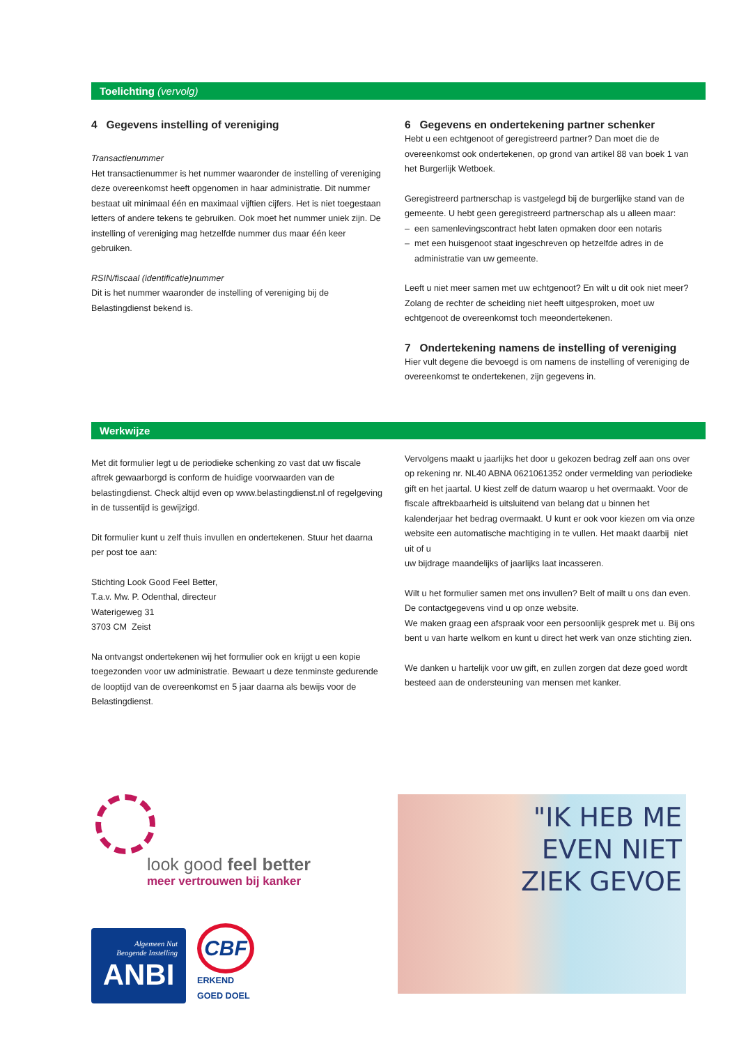Toelichting (vervolg)
4 Gegevens instelling of vereniging
Transactienummer
Het transactienummer is het nummer waaronder de instelling of vereniging deze overeenkomst heeft opgenomen in haar administratie. Dit nummer bestaat uit minimaal één en maximaal vijftien cijfers. Het is niet toegestaan letters of andere tekens te gebruiken. Ook moet het nummer uniek zijn. De instelling of vereniging mag hetzelfde nummer dus maar één keer gebruiken.
RSIN/fiscaal (identificatie)nummer
Dit is het nummer waaronder de instelling of vereniging bij de Belastingdienst bekend is.
6 Gegevens en ondertekening partner schenker
Hebt u een echtgenoot of geregistreerd partner? Dan moet die de overeenkomst ook ondertekenen, op grond van artikel 88 van boek 1 van het Burgerlijk Wetboek.
Geregistreerd partnerschap is vastgelegd bij de burgerlijke stand van de gemeente. U hebt geen geregistreerd partnerschap als u alleen maar:
– een samenlevingscontract hebt laten opmaken door een notaris
– met een huisgenoot staat ingeschreven op hetzelfde adres in de
administratie van uw gemeente.
Leeft u niet meer samen met uw echtgenoot? En wilt u dit ook niet meer? Zolang de rechter de scheiding niet heeft uitgesproken, moet uw echtgenoot de overeenkomst toch meeondertekenen.
7 Ondertekening namens de instelling of vereniging
Hier vult degene die bevoegd is om namens de instelling of vereniging de overeenkomst te ondertekenen, zijn gegevens in.
Werkwijze
Met dit formulier legt u de periodieke schenking zo vast dat uw fiscale aftrek gewaarborgd is conform de huidige voorwaarden van de belastingdienst. Check altijd even op www.belastingdienst.nl of regelgeving in de tussentijd is gewijzigd.
Dit formulier kunt u zelf thuis invullen en ondertekenen. Stuur het daarna per post toe aan:
Stichting Look Good Feel Better,
T.a.v. Mw. P. Odenthal, directeur
Waterigeweg 31
3703 CM Zeist
Na ontvangst ondertekenen wij het formulier ook en krijgt u een kopie toegezonden voor uw administratie. Bewaart u deze tenminste gedurende de looptijd van de overeenkomst en 5 jaar daarna als bewijs voor de Belastingdienst.
Vervolgens maakt u jaarlijks het door u gekozen bedrag zelf aan ons over op rekening nr. NL40 ABNA 0621061352 onder vermelding van periodieke gift en het jaartal. U kiest zelf de datum waarop u het overmaakt. Voor de fiscale aftrekbaarheid is uitsluitend van belang dat u binnen het kalenderjaar het bedrag overmaakt. U kunt er ook voor kiezen om via onze website een automatische machtiging in te vullen. Het maakt daarbij niet uit of u
uw bijdrage maandelijks of jaarlijks laat incasseren.
Wilt u het formulier samen met ons invullen? Belt of mailt u ons dan even. De contactgegevens vind u op onze website.
We maken graag een afspraak voor een persoonlijk gesprek met u. Bij ons bent u van harte welkom en kunt u direct het werk van onze stichting zien.
We danken u hartelijk voor uw gift, en zullen zorgen dat deze goed wordt besteed aan de ondersteuning van mensen met kanker.
look good feel better
meer vertrouwen bij kanker
Algemeen Nut
Beogende Instelling
ANBI
CBF
ERKEND
GOED DOEL
"IK HEB ME
EVEN NIET
ZIEK GEVOE